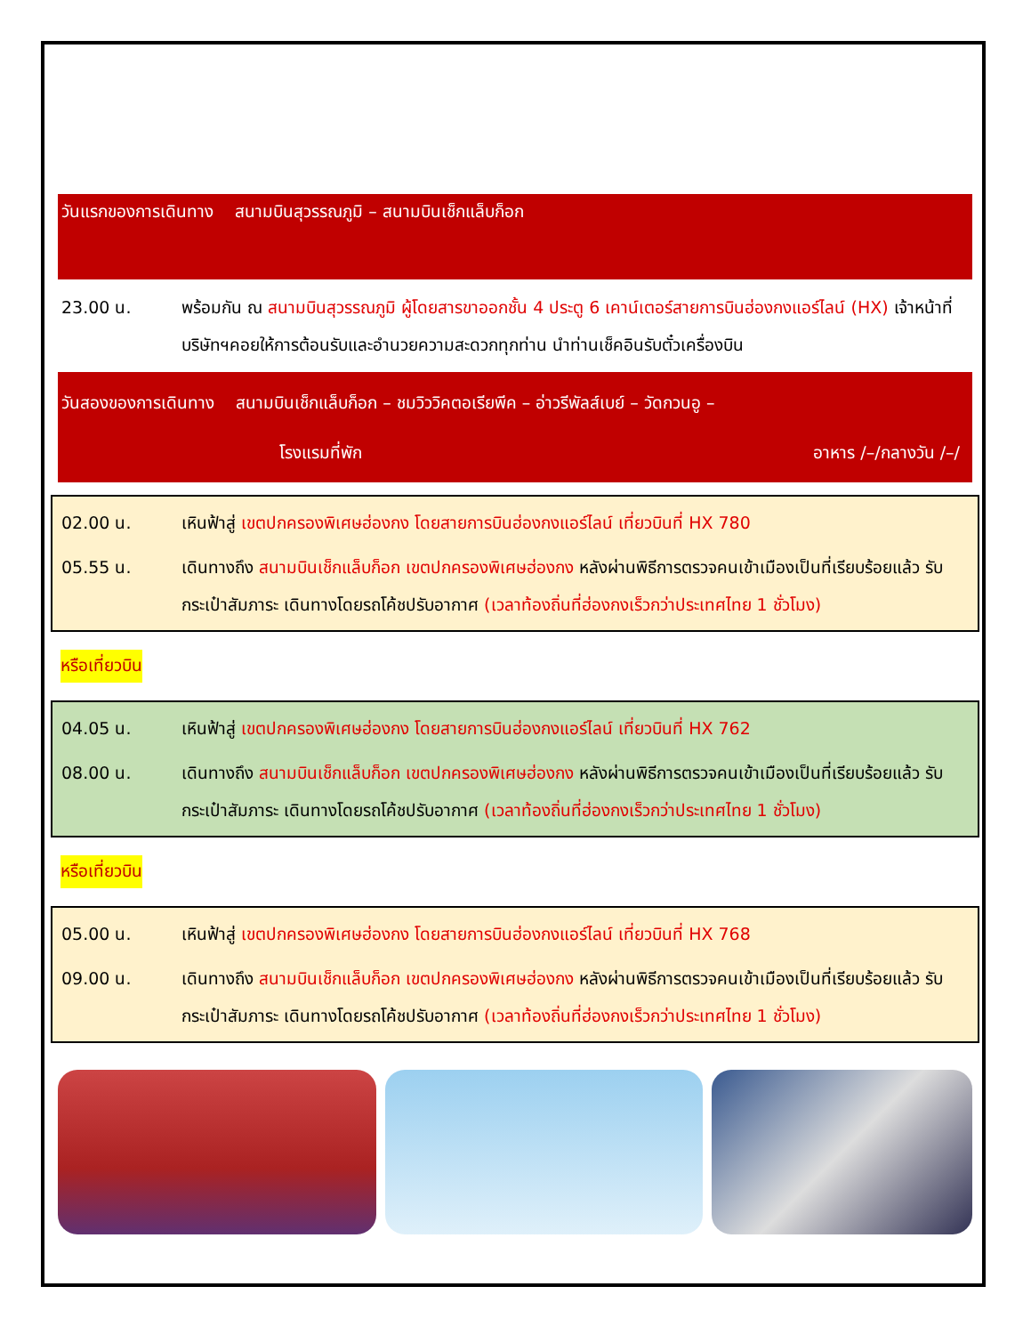วันแรกของการเดินทาง สนามบินสุวรรณภูมิ – สนามบินเช็กแล็บก็อก
23.00 น. พร้อมกัน ณ สนามบินสุวรรณภูมิ ผู้โดยสารขาออกชั้น 4 ประตู 6 เคาน์เตอร์สายการบินฮ่องกงแอร์ไลน์ (HX) เจ้าหน้าที่บริษัทฯคอยให้การต้อนรับและอำนวยความสะดวกทุกท่าน นำท่านเช็คอินรับตั๋วเครื่องบิน
วันสองของการเดินทาง สนามบินเช็กแล็บก็อก – ชมวิววิคตอเรียพีค – อ่าวรีพัลส์เบย์ – วัดกวนอู –
โรงแรมที่พัก อาหาร /–/กลางวัน /–/
02.00 น. เหินฟ้าสู่ เขตปกครองพิเศษฮ่องกง โดยสายการบินฮ่องกงแอร์ไลน์ เที่ยวบินที่ HX 780
05.55 น. เดินทางถึง สนามบินเช็กแล็บก็อก เขตปกครองพิเศษฮ่องกง หลังผ่านพิธีการตรวจคนเข้าเมืองเป็นที่เรียบร้อยแล้ว รับกระเป๋าสัมภาระ เดินทางโดยรถโค้ชปรับอากาศ (เวลาท้องถิ่นที่ฮ่องกงเร็วกว่าประเทศไทย 1 ชั่วโมง)
หรือเที่ยวบิน
04.05 น. เหินฟ้าสู่ เขตปกครองพิเศษฮ่องกง โดยสายการบินฮ่องกงแอร์ไลน์ เที่ยวบินที่ HX 762
08.00 น. เดินทางถึง สนามบินเช็กแล็บก็อก เขตปกครองพิเศษฮ่องกง หลังผ่านพิธีการตรวจคนเข้าเมืองเป็นที่เรียบร้อยแล้ว รับกระเป๋าสัมภาระ เดินทางโดยรถโค้ชปรับอากาศ (เวลาท้องถิ่นที่ฮ่องกงเร็วกว่าประเทศไทย 1 ชั่วโมง)
หรือเที่ยวบิน
05.00 น. เหินฟ้าสู่ เขตปกครองพิเศษฮ่องกง โดยสายการบินฮ่องกงแอร์ไลน์ เที่ยวบินที่ HX 768
09.00 น. เดินทางถึง สนามบินเช็กแล็บก็อก เขตปกครองพิเศษฮ่องกง หลังผ่านพิธีการตรวจคนเข้าเมืองเป็นที่เรียบร้อยแล้ว รับกระเป๋าสัมภาระ เดินทางโดยรถโค้ชปรับอากาศ (เวลาท้องถิ่นที่ฮ่องกงเร็วกว่าประเทศไทย 1 ชั่วโมง)